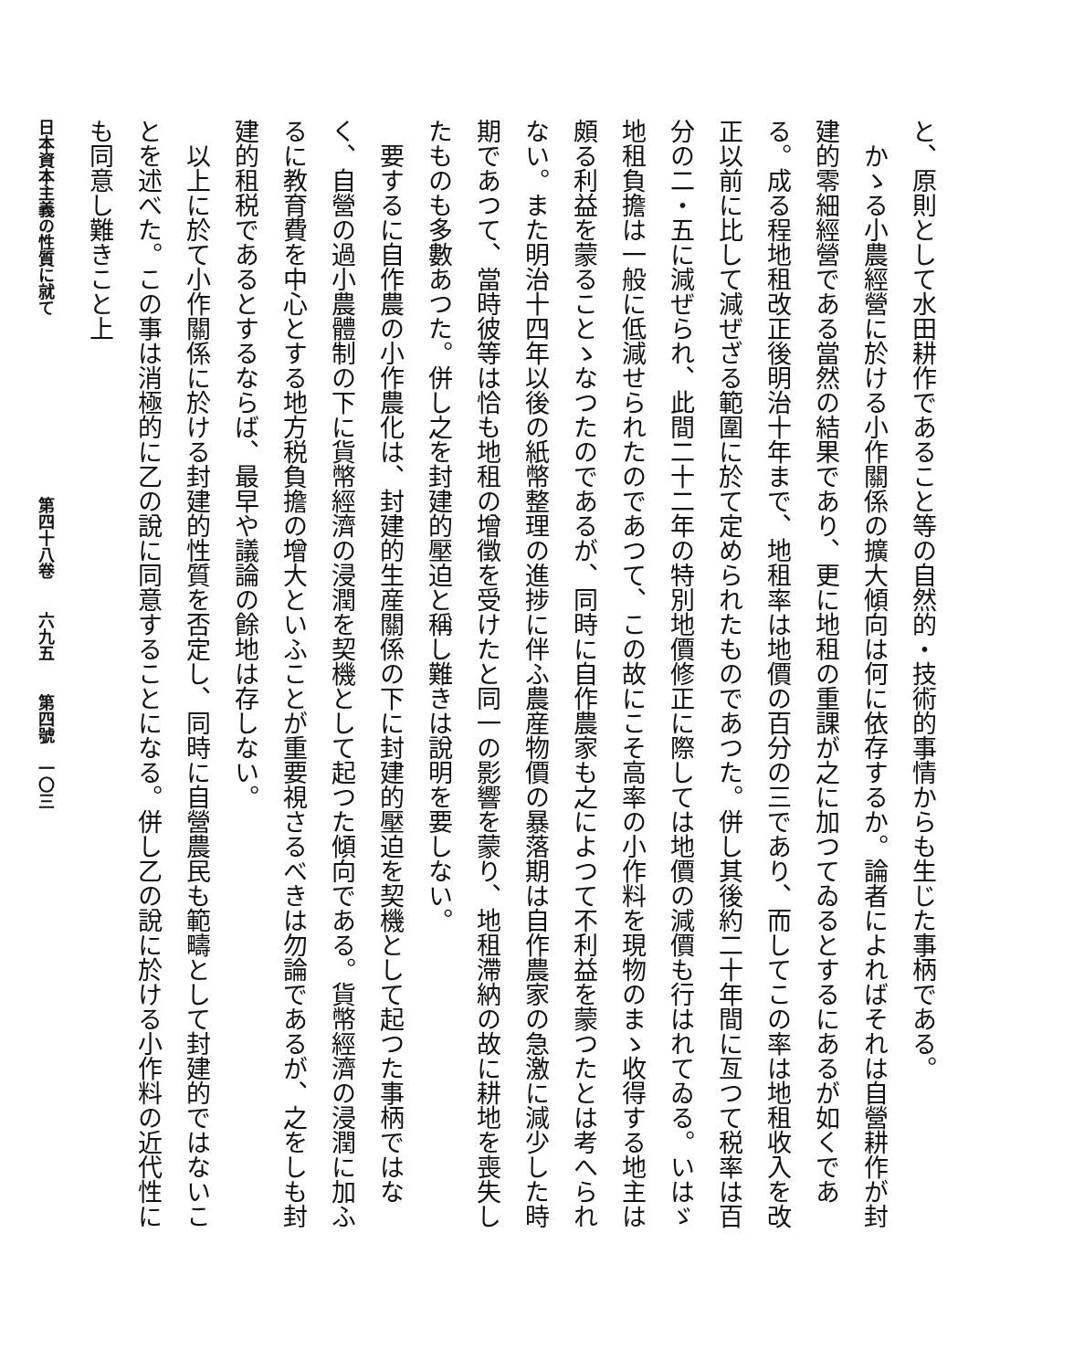と、原則として水田耕作であること等の自然的・技術的事情からも生じた事柄である。
　かゝる小農經營に於ける小作關係の擴大傾向は何に依存するか。論者によればそれは自營耕作が封建的零細經營である當然の結果であり、更に地租の重課が之に加つてゐるとするにあるが如くである。成る程地租改正後明治十年まで、地租率は地價の百分の三であり、而してこの率は地租收入を改正以前に比して減ぜざる範圍に於て定められたものであつた。併し其後約二十年間に亙つて税率は百分の二・五に減ぜられ、此間二十二年の特別地價修正に際しては地價の減價も行はれてゐる。いはゞ地租負擔は一般に低減せられたのであつて、この故にこそ高率の小作料を現物のまゝ收得する地主は頗る利益を蒙ることゝなつたのであるが、同時に自作農家も之によつて不利益を蒙つたとは考へられない。また明治十四年以後の紙幣整理の進捗に伴ふ農産物價の暴落期は自作農家の急激に減少した時期であつて、當時彼等は恰も地租の增徵を受けたと同一の影響を蒙り、地租滯納の故に耕地を喪失したものも多數あつた。併し之を封建的壓迫と稱し難きは說明を要しない。
　要するに自作農の小作農化は、封建的生産關係の下に封建的壓迫を契機として起つた事柄ではなく、自營の過小農體制の下に貨幣經濟の浸潤を契機として起つた傾向である。貨幣經濟の浸潤に加ふるに教育費を中心とする地方税負擔の增大といふことが重要視さるべきは勿論であるが、之をしも封建的租税であるとするならば、最早や議論の餘地は存しない。
　以上に於て小作關係に於ける封建的性質を否定し、同時に自營農民も範疇として封建的ではないことを述べた。この事は消極的に乙の說に同意することになる。併し乙の說に於ける小作料の近代性にも同意し難きこと上
日本資本主義の性質に就て　　　　　　　　　　　第四十八卷　　六九五　　第四號　一〇三